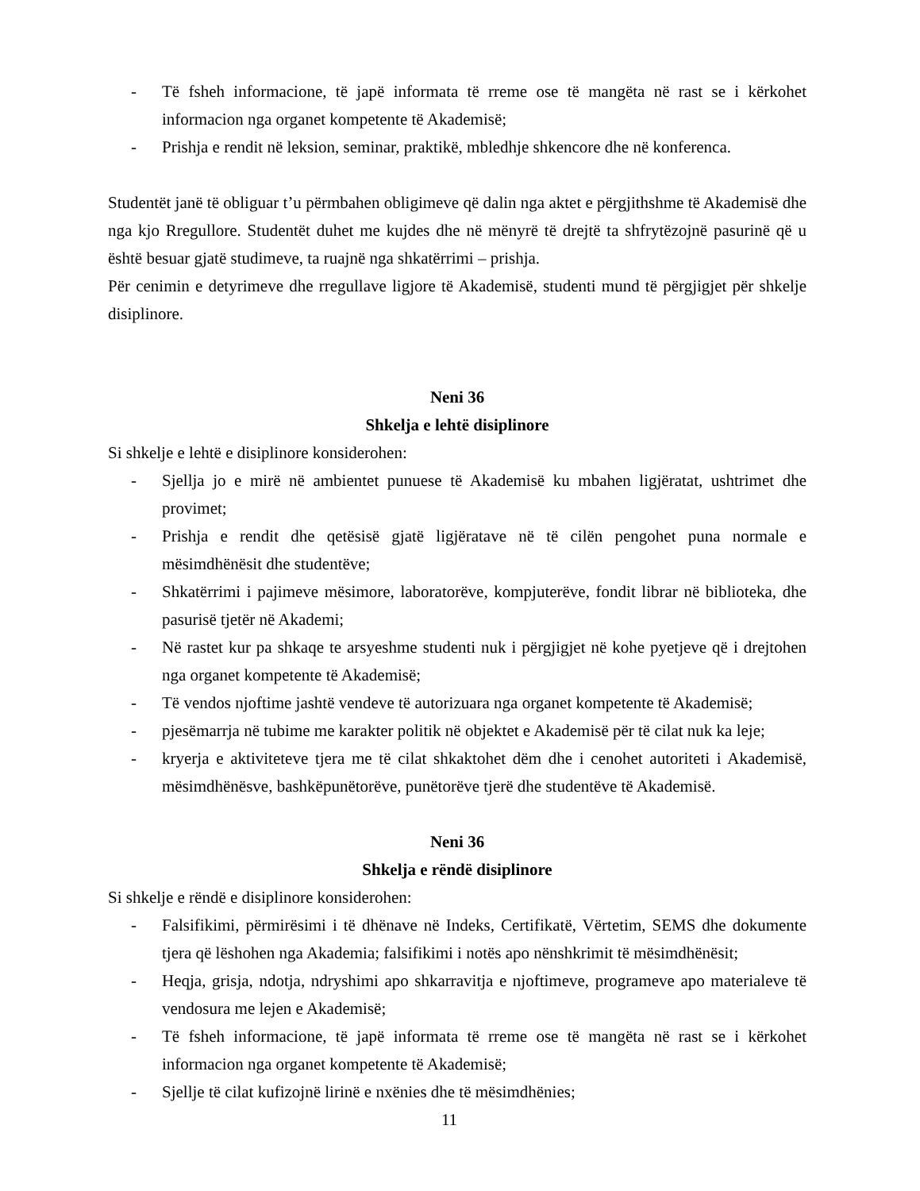- Të fsheh informacione, të japë informata të rreme ose të mangëta në rast se i kërkohet informacion nga organet kompetente të Akademisë;
- Prishja e rendit në leksion, seminar, praktikë, mbledhje shkencore dhe në konferenca.
Studentët janë të obliguar t’u përmbahen obligimeve që dalin nga aktet e përgjithshme të Akademisë dhe nga kjo Rregullore. Studentët duhet me kujdes dhe në mënyrë të drejtë ta shfrytëzojnë pasurinë që u është besuar gjatë studimeve, ta ruajnë nga shkatërrimi – prishja.
Për cenimin e detyrimeve dhe rregullave ligjore të Akademisë, studenti mund të përgjigjet për shkelje disiplinore.
Neni 36
Shkelja e lehtë disiplinore
Si shkelje e lehtë e disiplinore konsiderohen:
- Sjellja jo e mirë në ambientet punuese të Akademisë ku mbahen ligjëratat, ushtrimet dhe provimet;
- Prishja e rendit dhe qetësisë gjatë ligjëratave në të cilën pengohet puna normale e mësimdhënësit dhe studentëve;
- Shkatërrimi i pajimeve mësimore, laboratorëve, kompjuterëve, fondit librar në biblioteka, dhe pasurisë tjetër në Akademi;
- Në rastet kur pa shkaqe te arsyeshme studenti nuk i përgjigjet në kohe pyetjeve që i drejtohen nga organet kompetente të Akademisë;
- Të vendos njoftime jashtë vendeve të autorizuara nga organet kompetente të Akademisë;
- pjesëmarrja në tubime me karakter politik në objektet e Akademisë për të cilat nuk ka leje;
- kryerja e aktiviteteve tjera me të cilat shkaktohet dëm dhe i cenohet autoriteti i Akademisë, mësimdhënësve, bashkëpunëtorëve, punëtorëve tjerë dhe studentëve të Akademisë.
Neni 36
Shkelja e rëndë disiplinore
Si shkelje e rëndë e disiplinore konsiderohen:
- Falsifikimi, përmirësimi i të dhënave në Indeks, Certifikatë, Vërtetim, SEMS dhe dokumente tjera që lëshohen nga Akademia; falsifikimi i notës apo nënshkrimit të mësimdhënësit;
- Heqja, grisja, ndotja, ndryshimi apo shkarravitja e njoftimeve, programeve apo materialeve të vendosura me lejen e Akademisë;
- Të fsheh informacione, të japë informata të rreme ose të mangëta në rast se i kërkohet informacion nga organet kompetente të Akademisë;
- Sjellje të cilat kufizojnë lirinë e nxënies dhe të mësimdhënies;
11